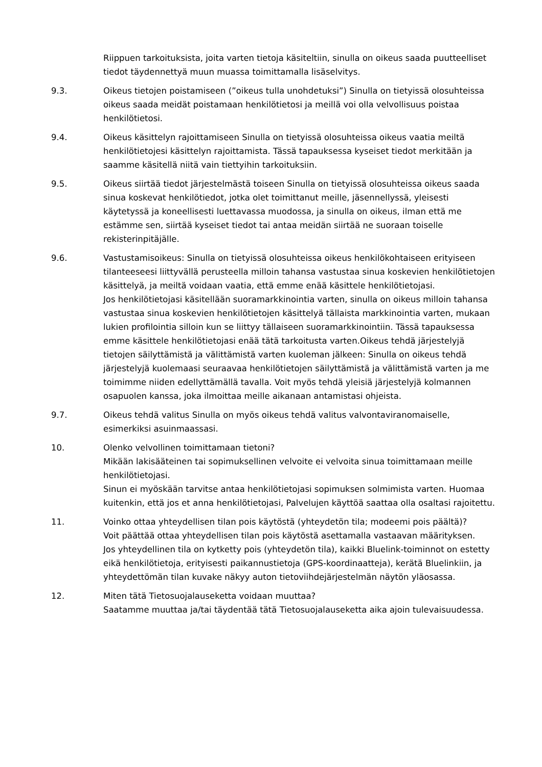Riippuen tarkoituksista, joita varten tietoja käsiteltiin, sinulla on oikeus saada puutteelliset tiedot täydennettyä muun muassa toimittamalla lisäselvitys.
9.3. Oikeus tietojen poistamiseen (”oikeus tulla unohdetuksi”) Sinulla on tietyissä olosuhteissa oikeus saada meidät poistamaan henkilötietosi ja meillä voi olla velvollisuus poistaa henkilötietosi.
9.4. Oikeus käsittelyn rajoittamiseen Sinulla on tietyissä olosuhteissa oikeus vaatia meiltä henkilötietojesi käsittelyn rajoittamista. Tässä tapauksessa kyseiset tiedot merkitään ja saamme käsitellä niitä vain tiettyihin tarkoituksiin.
9.5. Oikeus siirtää tiedot järjestelmästä toiseen Sinulla on tietyissä olosuhteissa oikeus saada sinua koskevat henkilötiedot, jotka olet toimittanut meille, jäsennellyssä, yleisesti käytetyssä ja koneellisesti luettavassa muodossa, ja sinulla on oikeus, ilman että me estämme sen, siirtää kyseiset tiedot tai antaa meidän siirtää ne suoraan toiselle rekisterinpitäjälle.
9.6. Vastustamisoikeus: Sinulla on tietyissä olosuhteissa oikeus henkilökohtaiseen erityiseen tilanteeseesi liittyvällä perusteella milloin tahansa vastustaa sinua koskevien henkilötietojen käsittelyä, ja meiltä voidaan vaatia, että emme enää käsittele henkilötietojasi.
Jos henkilötietojasi käsitellään suoramarkkinointia varten, sinulla on oikeus milloin tahansa vastustaa sinua koskevien henkilötietojen käsittelyä tällaista markkinointia varten, mukaan lukien profilointia silloin kun se liittyy tällaiseen suoramarkkinointiin. Tässä tapauksessa emme käsittele henkilötietojasi enää tätä tarkoitusta varten.Oikeus tehdä järjestelyjä tietojen säilyttämistä ja välittämistä varten kuoleman jälkeen: Sinulla on oikeus tehdä järjestelyjä kuolemaasi seuraavaa henkilötietojen säilyttämistä ja välittämistä varten ja me toimimme niiden edellyttämällä tavalla. Voit myös tehdä yleisiä järjestelyjä kolmannen osapuolen kanssa, joka ilmoittaa meille aikanaan antamistasi ohjeista.
9.7. Oikeus tehdä valitus Sinulla on myös oikeus tehdä valitus valvontaviranomaiselle, esimerkiksi asuinmaassasi.
10. Olenko velvollinen toimittamaan tietoni?
Mikään lakisääteinen tai sopimuksellinen velvoite ei velvoita sinua toimittamaan meille henkilötietojasi.
Sinun ei myöskään tarvitse antaa henkilötietojasi sopimuksen solmimista varten. Huomaa kuitenkin, että jos et anna henkilötietojasi, Palvelujen käyttöä saattaa olla osaltasi rajoitettu.
11. Voinko ottaa yhteydellisen tilan pois käytöstä (yhteydetön tila; modeemi pois päältä)?
Voit päättää ottaa yhteydellisen tilan pois käytöstä asettamalla vastaavan määrityksen.
Jos yhteydellinen tila on kytketty pois (yhteydetön tila), kaikki Bluelink-toiminnot on estetty eikä henkilötietoja, erityisesti paikannustietoja (GPS-koordinaatteja), kerätä Bluelinkiin, ja yhteydettömän tilan kuvake näkyy auton tietoviihdejärjestelmän näytön yläosassa.
12. Miten tätä Tietosuojalauseketta voidaan muuttaa?
Saatamme muuttaa ja/tai täydentää tätä Tietosuojalauseketta aika ajoin tulevaisuudessa.